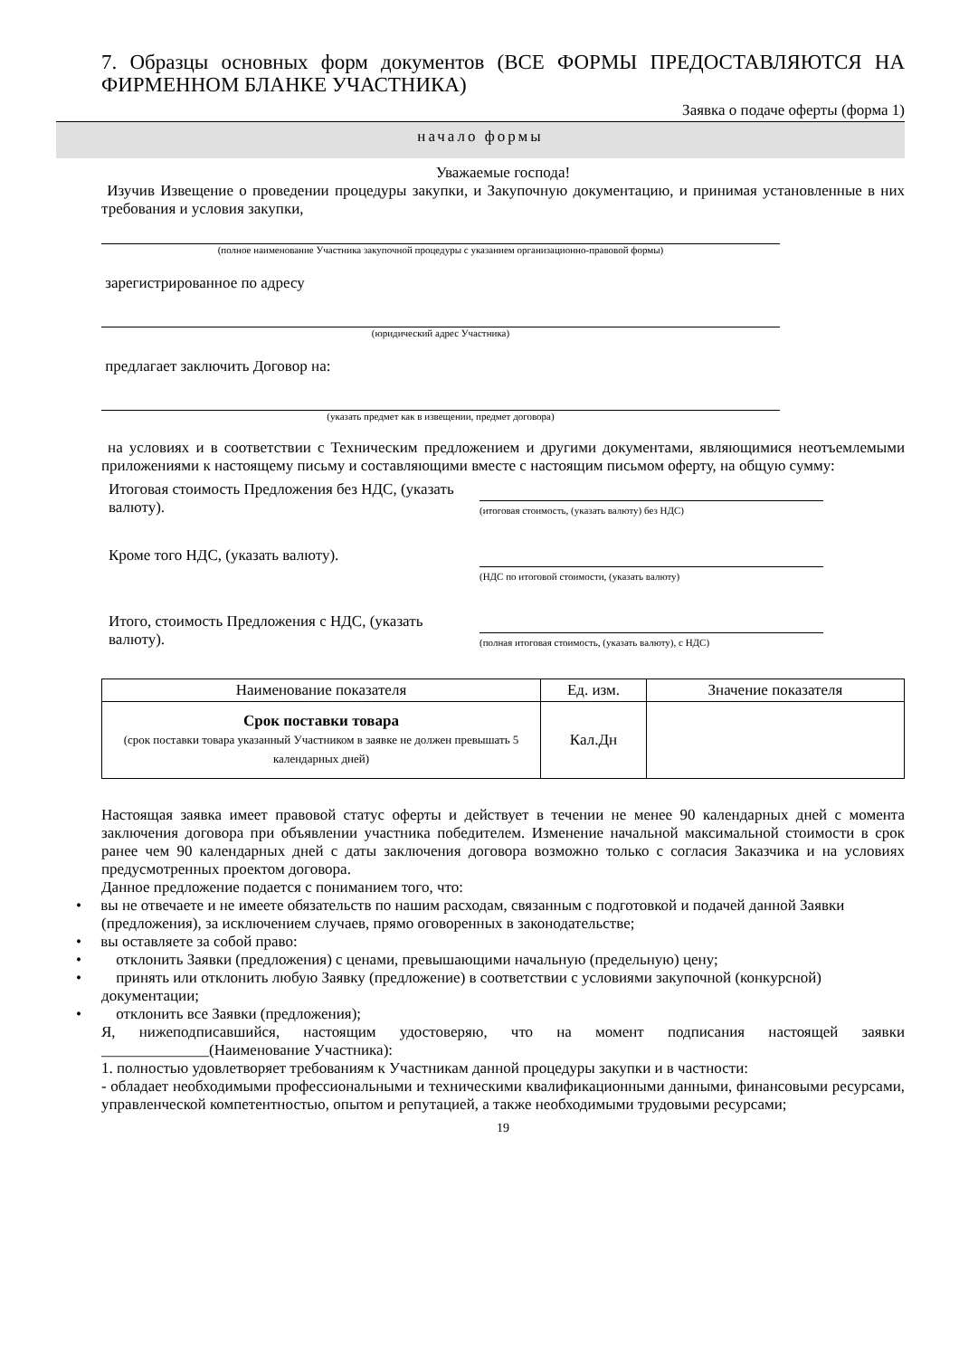7. Образцы основных форм документов (ВСЕ ФОРМЫ ПРЕДОСТАВЛЯЮТСЯ НА ФИРМЕННОМ БЛАНКЕ УЧАСТНИКА)
Заявка о подаче оферты (форма 1)
начало формы
Уважаемые господа!
Изучив Извещение о проведении процедуры закупки, и Закупочную документацию, и принимая установленные в них требования и условия закупки,
(полное наименование Участника закупочной процедуры с указанием организационно-правовой формы)
зарегистрированное по адресу
(юридический адрес Участника)
предлагает заключить Договор на:
(указать предмет как в извещении, предмет договора)
на условиях и в соответствии с Техническим предложением и другими документами, являющимися неотъемлемыми приложениями к настоящему письму и составляющими вместе с настоящим письмом оферту, на общую сумму:
Итоговая стоимость Предложения без НДС, (указать валюту).
(итоговая стоимость, (указать валюту) без НДС)
Кроме того НДС, (указать валюту).
(НДС по итоговой стоимости, (указать валюту)
Итого, стоимость Предложения с НДС, (указать валюту).
(полная итоговая стоимость, (указать валюту), с НДС)
| Наименование показателя | Ед. изм. | Значение показателя |
| --- | --- | --- |
| Срок поставки товара (срок поставки товара указанный Участником в заявке не должен превышать 5 календарных дней) | Кал.Дн | |
Настоящая заявка имеет правовой статус оферты и действует в течении не менее 90 календарных дней с момента заключения договора при объявлении участника победителем. Изменение начальной максимальной стоимости в срок ранее чем 90 календарных дней с даты заключения договора возможно только с согласия Заказчика и на условиях предусмотренных проектом договора.
Данное предложение подается с пониманием того, что:
• вы не отвечаете и не имеете обязательств по нашим расходам, связанным с подготовкой и подачей данной Заявки (предложения), за исключением случаев, прямо оговоренных в законодательстве;
• вы оставляете за собой право:
• отклонить Заявки (предложения) с ценами, превышающими начальную (предельную) цену;
• принять или отклонить любую Заявку (предложение) в соответствии с условиями закупочной (конкурсной) документации;
• отклонить все Заявки (предложения);
Я, нижеподписавшийся, настоящим удостоверяю, что на момент подписания настоящей заявки ______________(Наименование Участника):
1. полностью удовлетворяет требованиям к Участникам данной процедуры закупки и в частности:
- обладает необходимыми профессиональными и техническими квалификационными данными, финансовыми ресурсами, управленческой компетентностью, опытом и репутацией, а также необходимыми трудовыми ресурсами;
19